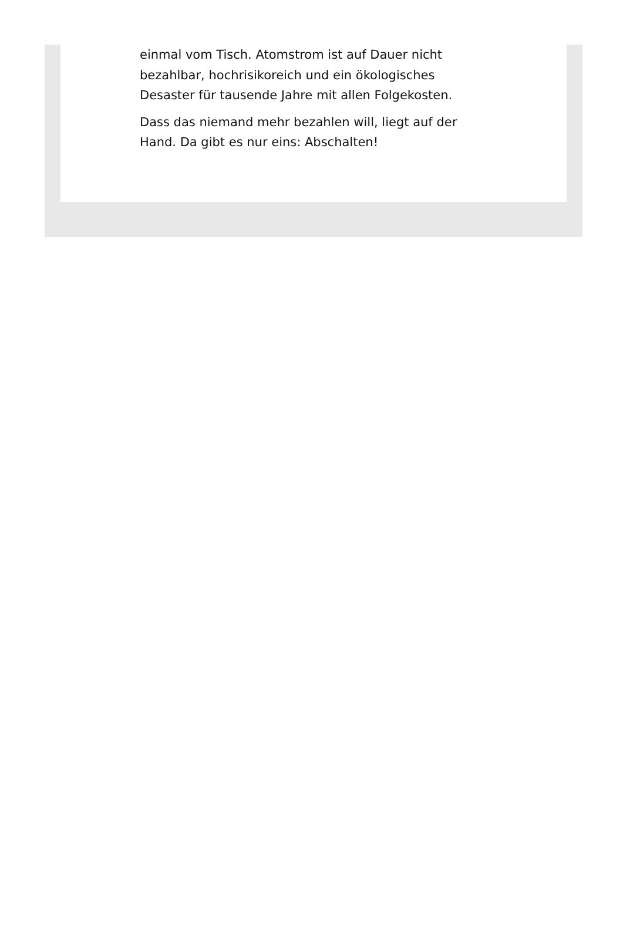einmal vom Tisch. Atomstrom ist auf Dauer nicht bezahlbar, hochrisikoreich und ein ökologisches Desaster für tausende Jahre mit allen Folgekosten.
Dass das niemand mehr bezahlen will, liegt auf der Hand. Da gibt es nur eins: Abschalten!